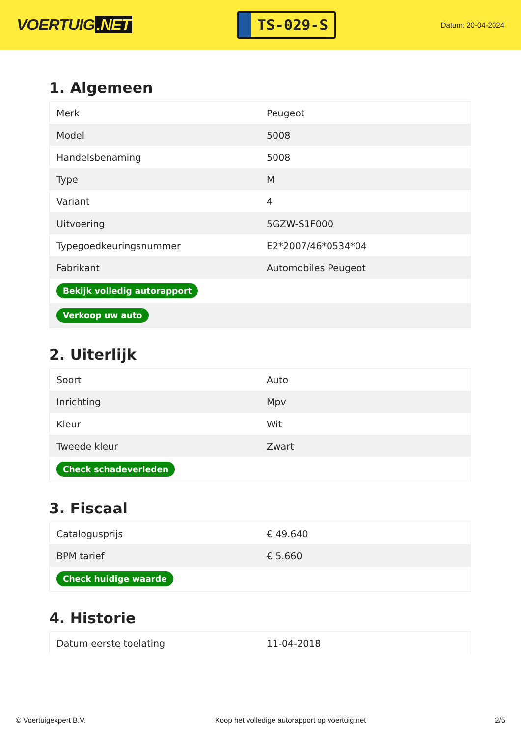VOERTUIG.NET
TS-029-S
Datum: 20-04-2024
1. Algemeen
| Merk | Peugeot |
| Model | 5008 |
| Handelsbenaming | 5008 |
| Type | M |
| Variant | 4 |
| Uitvoering | 5GZW-S1F000 |
| Typegoedkeuringsnummer | E2*2007/46*0534*04 |
| Fabrikant | Automobiles Peugeot |
| Bekijk volledig autorapport | |
| Verkoop uw auto | |
2. Uiterlijk
| Soort | Auto |
| Inrichting | Mpv |
| Kleur | Wit |
| Tweede kleur | Zwart |
| Check schadeverleden | |
3. Fiscaal
| Catalogusprijs | € 49.640 |
| BPM tarief | € 5.660 |
| Check huidige waarde | |
4. Historie
| Datum eerste toelating | 11-04-2018 |
© Voertuigexpert B.V. Koop het volledige autorapport op voertuig.net 2/5